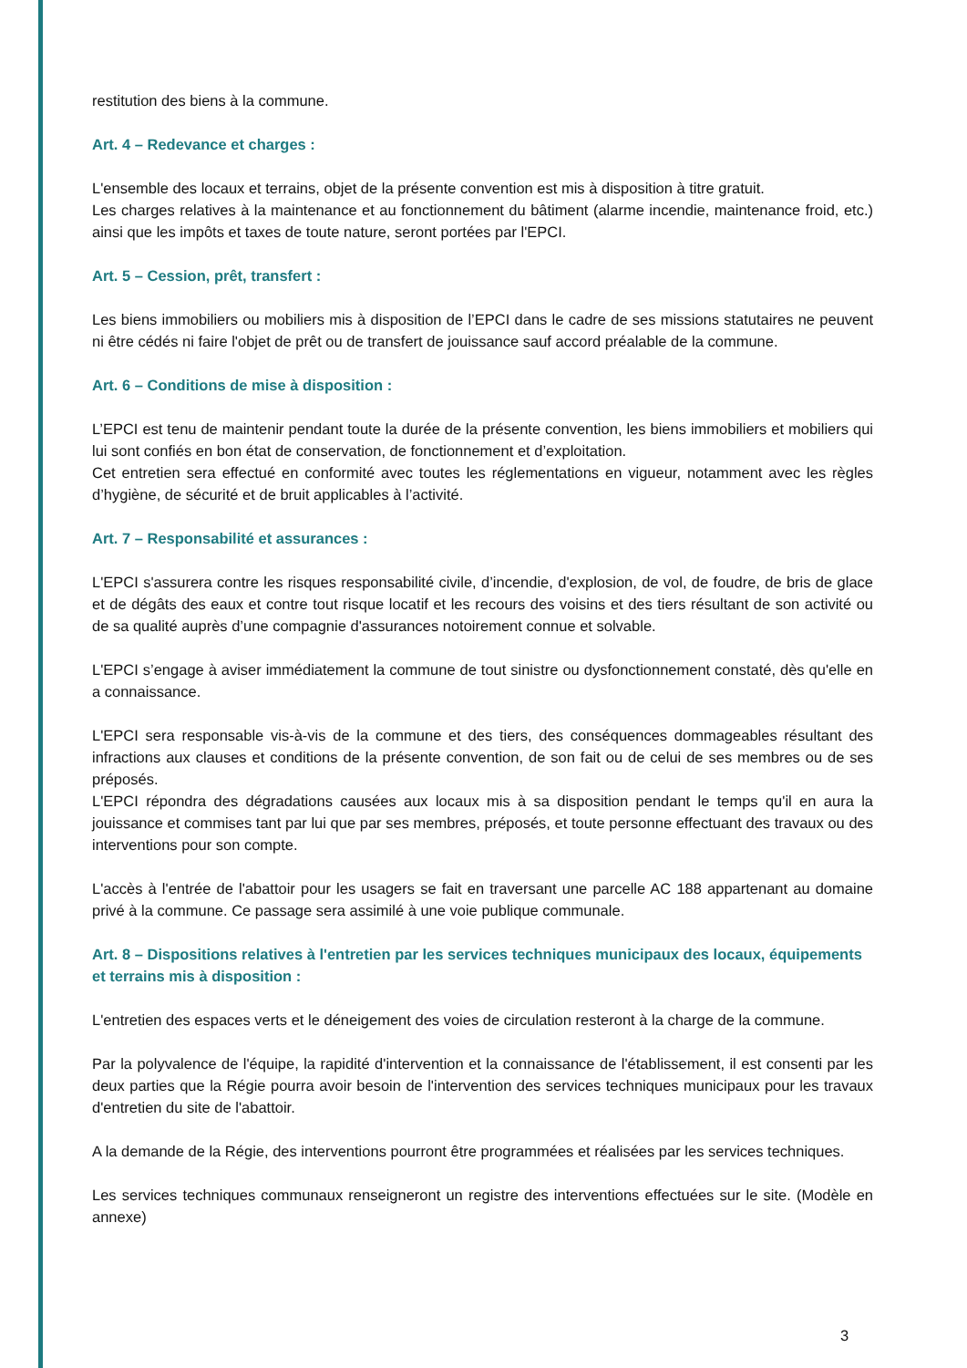restitution des biens à la commune.
Art. 4 – Redevance et charges :
L'ensemble des locaux et terrains, objet de la présente convention est mis à disposition à titre gratuit.
Les charges relatives à la maintenance et au fonctionnement du bâtiment (alarme incendie, maintenance froid, etc.) ainsi que les impôts et taxes de toute nature, seront portées par l'EPCI.
Art. 5 – Cession, prêt, transfert :
Les biens immobiliers ou mobiliers mis à disposition de l’EPCI dans le cadre de ses missions statutaires ne peuvent ni être cédés ni faire l'objet de prêt ou de transfert de jouissance sauf accord préalable de la commune.
Art. 6 – Conditions de mise à disposition :
L’EPCI est tenu de maintenir pendant toute la durée de la présente convention, les biens immobiliers et mobiliers qui lui sont confiés en bon état de conservation, de fonctionnement et d’exploitation.
Cet entretien sera effectué en conformité avec toutes les réglementations en vigueur, notamment avec les règles d’hygiène, de sécurité et de bruit applicables à l’activité.
Art. 7 – Responsabilité et assurances :
L'EPCI s'assurera contre les risques responsabilité civile, d’incendie, d'explosion, de vol, de foudre, de bris de glace et de dégâts des eaux et contre tout risque locatif et les recours des voisins et des tiers résultant de son activité ou de sa qualité auprès d’une compagnie d'assurances notoirement connue et solvable.
L'EPCI s’engage à aviser immédiatement la commune de tout sinistre ou dysfonctionnement constaté, dès qu'elle en a connaissance.
L'EPCI sera responsable vis-à-vis de la commune et des tiers, des conséquences dommageables résultant des infractions aux clauses et conditions de la présente convention, de son fait ou de celui de ses membres ou de ses préposés.
L'EPCI répondra des dégradations causées aux locaux mis à sa disposition pendant le temps qu'il en aura la jouissance et commises tant par lui que par ses membres, préposés, et toute personne effectuant des travaux ou des interventions pour son compte.
L'accès à l'entrée de l'abattoir pour les usagers se fait en traversant une parcelle AC 188 appartenant au domaine privé à la commune. Ce passage sera assimilé à une voie publique communale.
Art. 8 – Dispositions relatives à l'entretien par les services techniques municipaux des locaux, équipements et terrains mis à disposition :
L'entretien des espaces verts et le déneigement des voies de circulation resteront à la charge de la commune.
Par la polyvalence de l'équipe, la rapidité d'intervention et la connaissance de l'établissement, il est consenti par les deux parties que la Régie pourra avoir besoin de l'intervention des services techniques municipaux pour les travaux d'entretien du site de l'abattoir.
A la demande de la Régie, des interventions pourront être programmées et réalisées par les services techniques.
Les services techniques communaux renseigneront un registre des interventions effectuées sur le site. (Modèle en annexe)
3